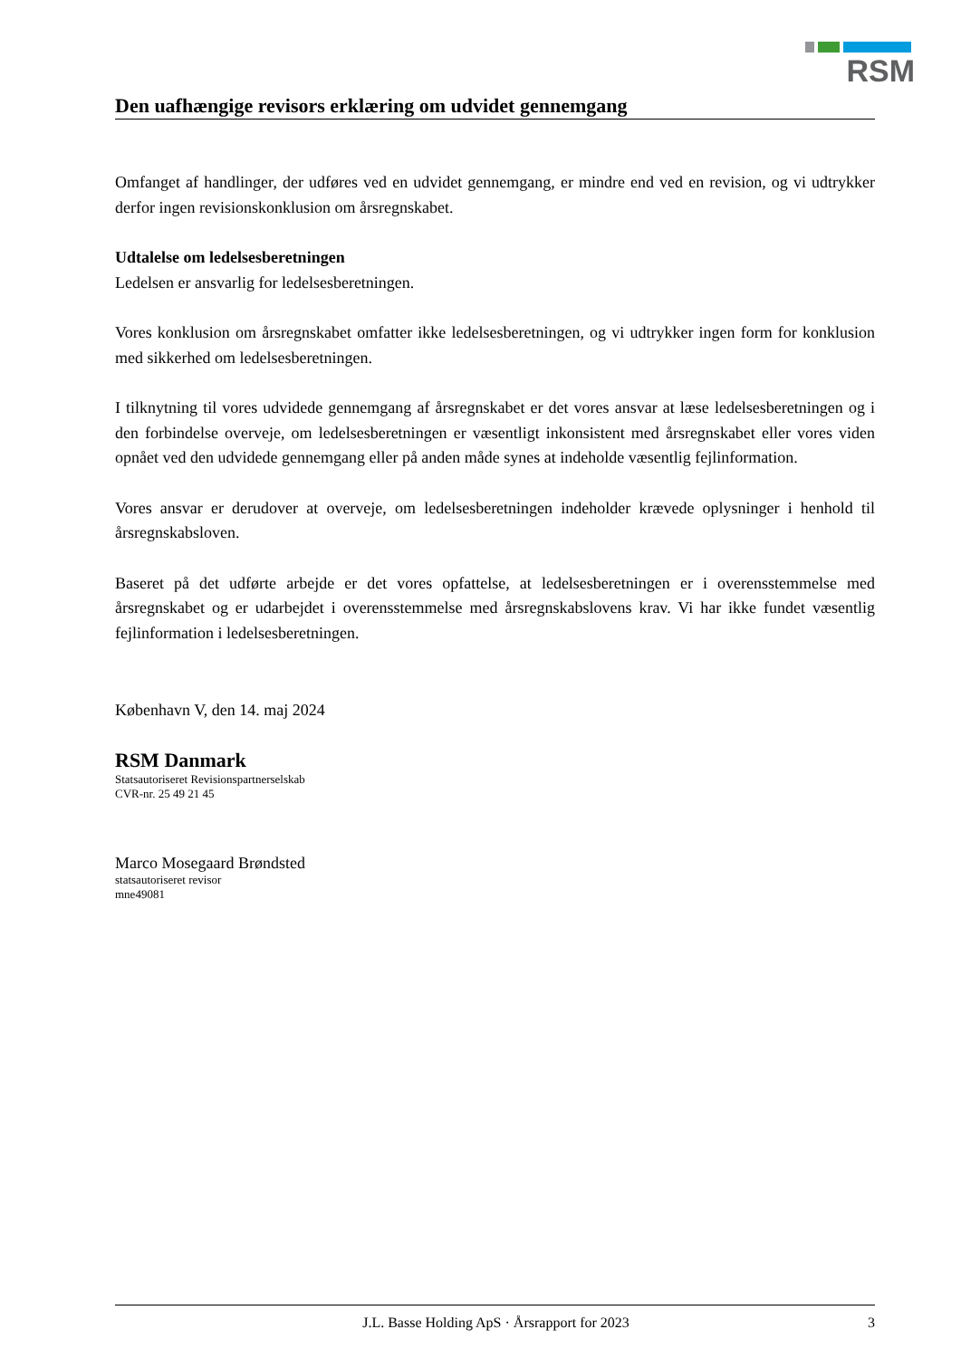RSM
Den uafhængige revisors erklæring om udvidet gennemgang
Omfanget af handlinger, der udføres ved en udvidet gennemgang, er mindre end ved en revision, og vi udtrykker derfor ingen revisionskonklusion om årsregnskabet.
Udtalelse om ledelsesberetningen
Ledelsen er ansvarlig for ledelsesberetningen.
Vores konklusion om årsregnskabet omfatter ikke ledelsesberetningen, og vi udtrykker ingen form for konklusion med sikkerhed om ledelsesberetningen.
I tilknytning til vores udvidede gennemgang af årsregnskabet er det vores ansvar at læse ledelsesberetningen og i den forbindelse overveje, om ledelsesberetningen er væsentligt inkonsistent med årsregnskabet eller vores viden opnået ved den udvidede gennemgang eller på anden måde synes at indeholde væsentlig fejlinformation.
Vores ansvar er derudover at overveje, om ledelsesberetningen indeholder krævede oplysninger i henhold til årsregnskabsloven.
Baseret på det udførte arbejde er det vores opfattelse, at ledelsesberetningen er i overensstemmelse med årsregnskabet og er udarbejdet i overensstemmelse med årsregnskabslovens krav. Vi har ikke fundet væsentlig fejlinformation i ledelsesberetningen.
København V, den 14. maj 2024
RSM Danmark
Statsautoriseret Revisionspartnerselskab
CVR-nr. 25 49 21 45
Marco Mosegaard Brøndsted
statsautoriseret revisor
mne49081
J.L. Basse Holding ApS · Årsrapport for 2023 3